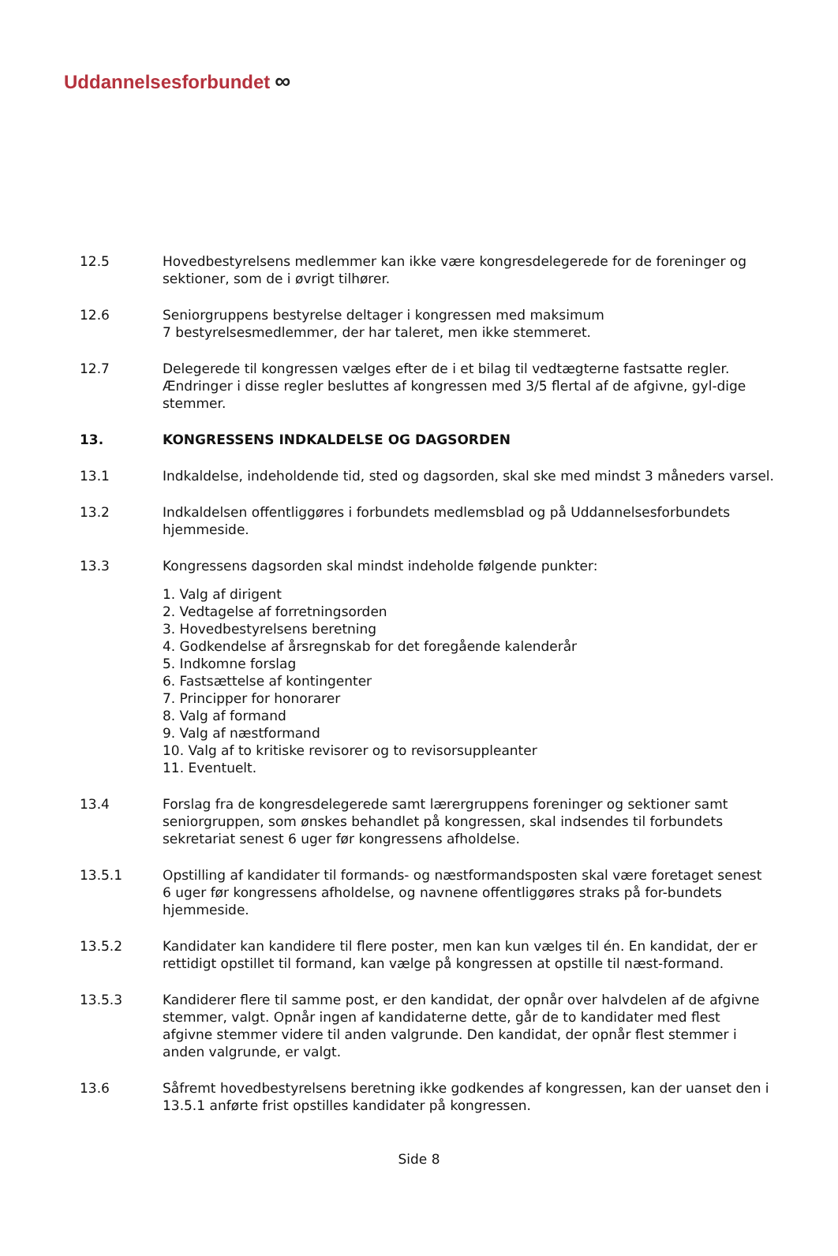Uddannelsesforbundet ∞
12.5 Hovedbestyrelsens medlemmer kan ikke være kongresdelegerede for de foreninger og sektioner, som de i øvrigt tilhører.
12.6 Seniorgruppens bestyrelse deltager i kongressen med maksimum
7 bestyrelsesmedlemmer, der har taleret, men ikke stemmeret.
12.7 Delegerede til kongressen vælges efter de i et bilag til vedtægterne fastsatte regler. Ændringer i disse regler besluttes af kongressen med 3/5 flertal af de afgivne, gyl-dige stemmer.
13. KONGRESSENS INDKALDELSE OG DAGSORDEN
13.1 Indkaldelse, indeholdende tid, sted og dagsorden, skal ske med mindst 3 måneders varsel.
13.2 Indkaldelsen offentliggøres i forbundets medlemsblad og på Uddannelsesforbundets hjemmeside.
13.3 Kongressens dagsorden skal mindst indeholde følgende punkter:
1. Valg af dirigent
2. Vedtagelse af forretningsorden
3. Hovedbestyrelsens beretning
4. Godkendelse af årsregnskab for det foregående kalenderår
5. Indkomne forslag
6. Fastsættelse af kontingenter
7. Principper for honorarer
8. Valg af formand
9. Valg af næstformand
10. Valg af to kritiske revisorer og to revisorsuppleanter
11. Eventuelt.
13.4 Forslag fra de kongresdelegerede samt lærergruppens foreninger og sektioner samt seniorgruppen, som ønskes behandlet på kongressen, skal indsendes til forbundets sekretariat senest 6 uger før kongressens afholdelse.
13.5.1 Opstilling af kandidater til formands- og næstformandsposten skal være foretaget senest 6 uger før kongressens afholdelse, og navnene offentliggøres straks på for-bundets hjemmeside.
13.5.2 Kandidater kan kandidere til flere poster, men kan kun vælges til én. En kandidat, der er rettidigt opstillet til formand, kan vælge på kongressen at opstille til næst-formand.
13.5.3 Kandiderer flere til samme post, er den kandidat, der opnår over halvdelen af de afgivne stemmer, valgt. Opnår ingen af kandidaterne dette, går de to kandidater med flest afgivne stemmer videre til anden valgrunde. Den kandidat, der opnår flest stemmer i anden valgrunde, er valgt.
13.6 Såfremt hovedbestyrelsens beretning ikke godkendes af kongressen, kan der uanset den i 13.5.1 anførte frist opstilles kandidater på kongressen.
Side 8